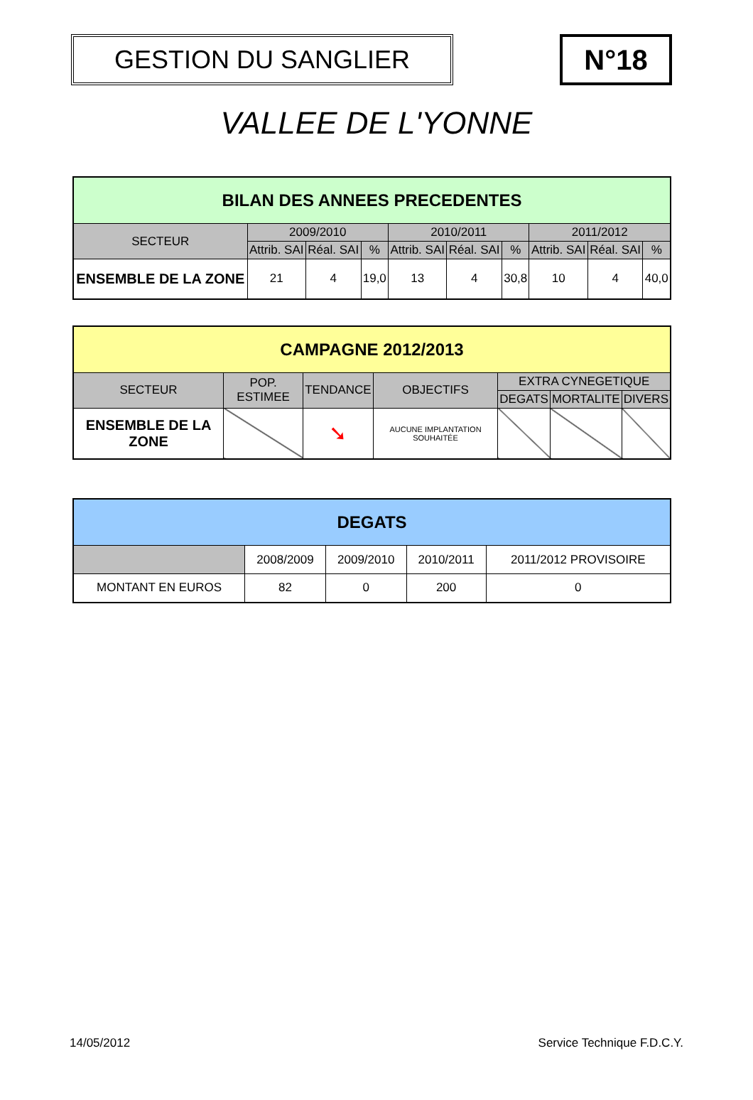GESTION DU SANGLIER N°18
VALLEE DE L'YONNE
| BILAN DES ANNEES PRECEDENTES | | | | | | | | | |
| --- | --- | --- | --- | --- | --- | --- | --- | --- | --- |
| SECTEUR | 2009/2010 | | | 2010/2011 | | | 2011/2012 | | |
| | Attrib. SAI | Réal. SAI | % | Attrib. SAI | Réal. SAI | % | Attrib. SAI | Réal. SAI | % |
| ENSEMBLE DE LA ZONE | 21 | 4 | 19,0 | 13 | 4 | 30,8 | 10 | 4 | 40,0 |
| CAMPAGNE 2012/2013 | | | | | | |
| --- | --- | --- | --- | --- | --- | --- |
| SECTEUR | POP. ESTIMEE | TENDANCE | OBJECTIFS | EXTRA CYNEGETIQUE | | |
| | | | | DEGATS | MORTALITE | DIVERS |
| ENSEMBLE DE LA ZONE | | ➘ | AUCUNE IMPLANTATION SOUHAITÉE | | | |
| DEGATS | | | | |
| --- | --- | --- | --- | --- |
| | 2008/2009 | 2009/2010 | 2010/2011 | 2011/2012 PROVISOIRE |
| MONTANT EN EUROS | 82 | 0 | 200 | 0 |
14/05/2012 Service Technique F.D.C.Y.